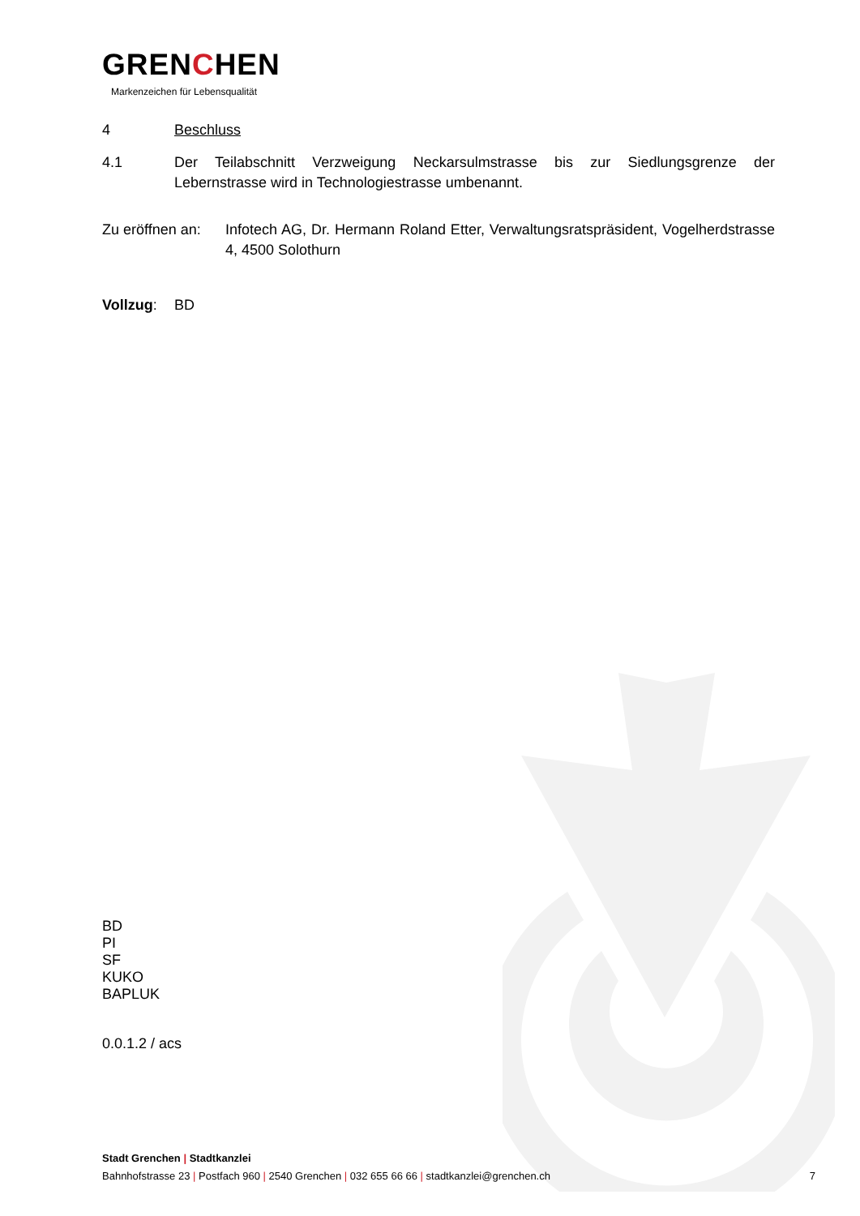GRENCHEN
Markenzeichen für Lebensqualität
4 Beschluss
4.1 Der Teilabschnitt Verzweigung Neckarsulmstrasse bis zur Siedlungsgrenze der Lebernstrasse wird in Technologiestrasse umbenannt.
Zu eröffnen an:
Infotech AG, Dr. Hermann Roland Etter, Verwaltungsratspräsident, Vogelherdstrasse 4, 4500 Solothurn
Vollzug: BD
BD
PI
SF
KUKO
BAPLUK
0.0.1.2 / acs
Stadt Grenchen | Stadtkanzlei
Bahnhofstrasse 23 | Postfach 960 | 2540 Grenchen | 032 655 66 66 | stadtkanzlei@grenchen.ch 7